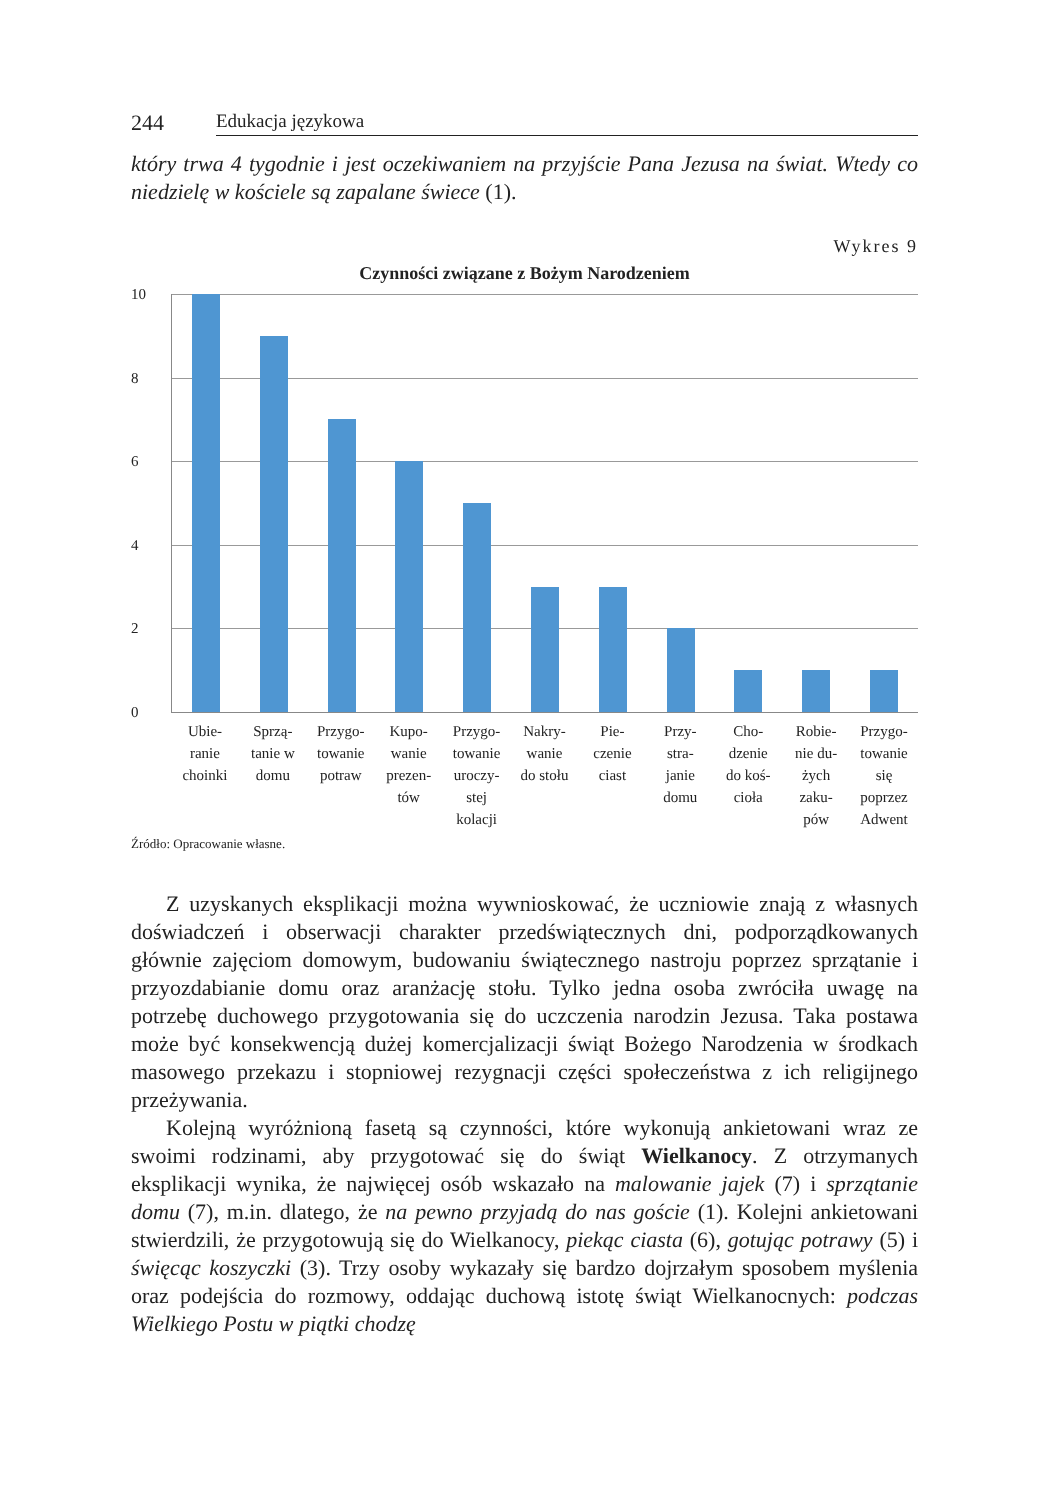244 Edukacja językowa
który trwa 4 tygodnie i jest oczekiwaniem na przyjście Pana Jezusa na świat. Wtedy co niedzielę w kościele są zapalane świece (1).
Wykres 9
Czynności związane z Bożym Narodzeniem
10
8
6
4
2
0
Ubie-
ranie
choinki
Sprzą-
tanie w
domu
Przygo-
towanie
potraw
Kupo-
wanie
prezen-
tów
Przygo-
towanie
uroczy-
stej
kolacji
Nakry-
wanie
do stołu
Pie-
czenie
ciast
Przy-
stra-
janie
domu
Cho-
dzenie
do koś-
cioła
Robie-
nie du-
żych
zaku-
pów
Przygo-
towanie
się
poprzez
Adwent
Źródło: Opracowanie własne.
Z uzyskanych eksplikacji można wywnioskować, że uczniowie znają z własnych doświadczeń i obserwacji charakter przedświątecznych dni, podporządkowanych głównie zajęciom domowym, budowaniu świątecznego nastroju poprzez sprzątanie i przyozdabianie domu oraz aranżację stołu. Tylko jedna osoba zwróciła uwagę na potrzebę duchowego przygotowania się do uczczenia narodzin Jezusa. Taka postawa może być konsekwencją dużej komercjalizacji świąt Bożego Narodzenia w środkach masowego przekazu i stopniowej rezygnacji części społeczeństwa z ich religijnego przeżywania.
Kolejną wyróżnioną fasetą są czynności, które wykonują ankietowani wraz ze swoimi rodzinami, aby przygotować się do świąt Wielkanocy. Z otrzymanych eksplikacji wynika, że najwięcej osób wskazało na malowanie jajek (7) i sprzątanie domu (7), m.in. dlatego, że na pewno przyjadą do nas goście (1). Kolejni ankietowani stwierdzili, że przygotowują się do Wielkanocy, piekąc ciasta (6), gotując potrawy (5) i święcąc koszyczki (3). Trzy osoby wykazały się bardzo dojrzałym sposobem myślenia oraz podejścia do rozmowy, oddając duchową istotę świąt Wielkanocnych: podczas Wielkiego Postu w piątki chodzę